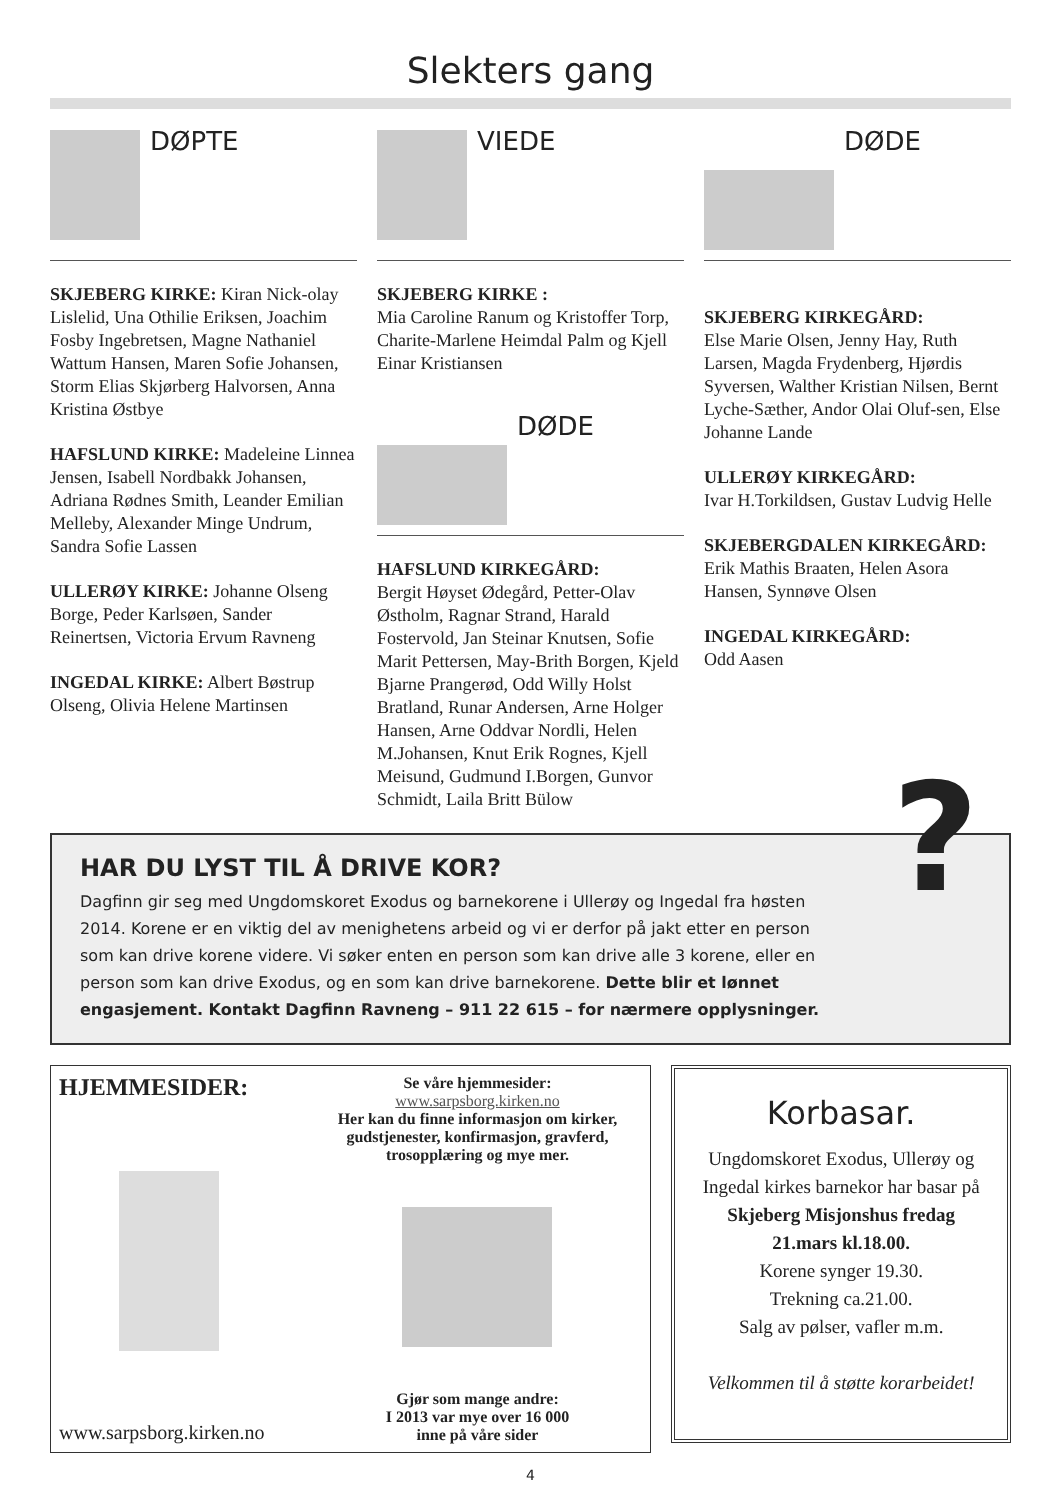Slekters gang
DØPTE
SKJEBERG KIRKE: Kiran Nick-olay Lislelid, Una Othilie Eriksen, Joachim Fosby Ingebretsen, Magne Nathaniel Wattum Hansen, Maren Sofie Johansen, Storm Elias Skjørberg Halvorsen, Anna Kristina Østbye
HAFSLUND KIRKE: Madeleine Linnea Jensen, Isabell Nordbakk Johansen, Adriana Rødnes Smith, Leander Emilian Melleby, Alexander Minge Undrum, Sandra Sofie Lassen
ULLERØY KIRKE: Johanne Olseng Borge, Peder Karlsøen, Sander Reinertsen, Victoria Ervum Ravneng
INGEDAL KIRKE: Albert Bøstrup Olseng, Olivia Helene Martinsen
VIEDE
SKJEBERG KIRKE :
Mia Caroline Ranum og Kristoffer Torp, Charite-Marlene Heimdal Palm og Kjell Einar Kristiansen
DØDE
HAFSLUND KIRKEGÅRD:
Bergit Høyset Ødegård, Petter-Olav Østholm, Ragnar Strand, Harald Fostervold, Jan Steinar Knutsen, Sofie Marit Pettersen, May-Brith Borgen, Kjeld Bjarne Prangerød, Odd Willy Holst Bratland, Runar Andersen, Arne Holger Hansen, Arne Oddvar Nordli, Helen M.Johansen, Knut Erik Rognes, Kjell Meisund, Gudmund I.Borgen, Gunvor Schmidt, Laila Britt Bülow
DØDE
SKJEBERG KIRKEGÅRD:
Else Marie Olsen, Jenny Hay, Ruth Larsen, Magda Frydenberg, Hjørdis Syversen, Walther Kristian Nilsen, Bernt Lyche-Sæther, Andor Olai Oluf-sen, Else Johanne Lande
ULLERØY KIRKEGÅRD:
Ivar H.Torkildsen, Gustav Ludvig Helle
SKJEBERGDALEN KIRKEGÅRD:
Erik Mathis Braaten, Helen Asora Hansen, Synnøve Olsen
INGEDAL KIRKEGÅRD:
Odd Aasen
HAR DU LYST TIL Å DRIVE KOR?
Dagfinn gir seg med Ungdomskoret Exodus og barnekorene i Ullerøy og Ingedal fra høsten 2014. Korene er en viktig del av menighetens arbeid og vi er derfor på jakt etter en person som kan drive korene videre. Vi søker enten en person som kan drive alle 3 korene, eller en person som kan drive Exodus, og en som kan drive barnekorene. Dette blir et lønnet engasjement. Kontakt Dagfinn Ravneng – 911 22 615 – for nærmere opplysninger.
?
HJEMMESIDER:
www.sarpsborg.kirken.no
Se våre hjemmesider:
www.sarpsborg.kirken.no
Her kan du finne informasjon om kirker, gudstjenester, konfirmasjon, gravferd, trosopplæring og mye mer.
Gjør som mange andre:
I 2013 var mye over 16 000
inne på våre sider
Korbasar.
Ungdomskoret Exodus, Ullerøy og Ingedal kirkes barnekor har basar på
Skjeberg Misjonshus fredag 21.mars kl.18.00.
Korene synger 19.30.
Trekning ca.21.00.
Salg av pølser, vafler m.m.
Velkommen til å støtte korarbeidet!
4